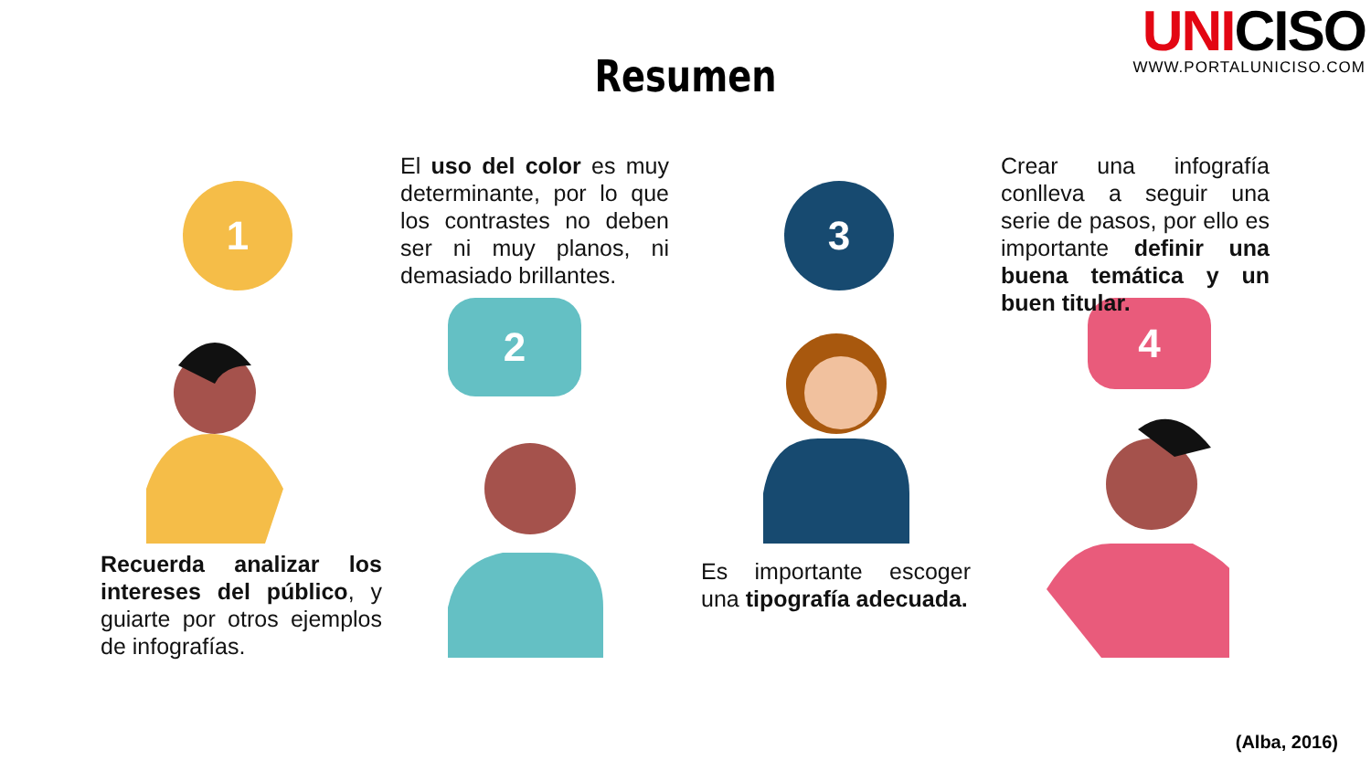UNICISO
WWW.PORTALUNICISO.COM
Resumen
1
2
3
4
El uso del color es muy determinante, por lo que los contrastes no deben ser ni muy planos, ni demasiado brillantes.
Crear una infografía conlleva a seguir una serie de pasos, por ello es importante definir una buena temática y un buen titular.
Recuerda analizar los intereses del público, y guiarte por otros ejemplos de infografías.
Es importante escoger una tipografía adecuada.
(Alba, 2016)